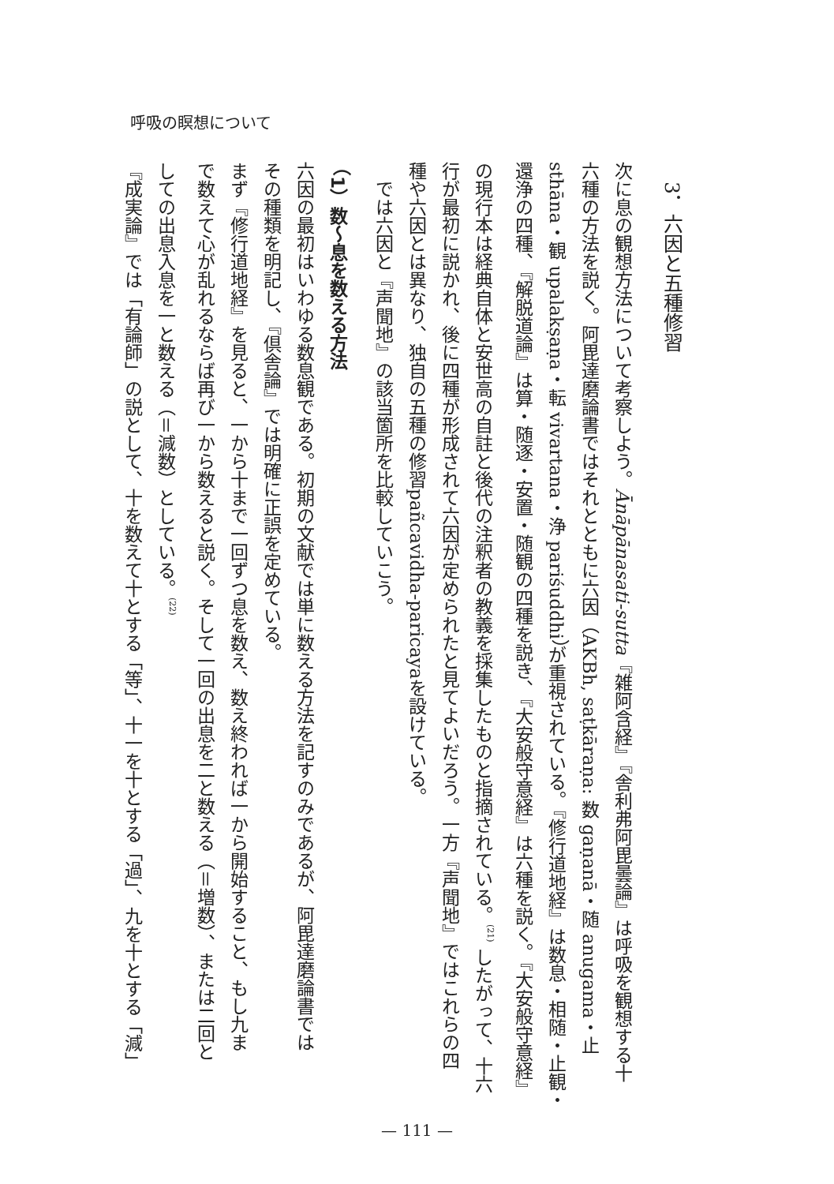呼吸の瞑想について
3．六因と五種修習
次に息の観想方法について考察しよう。Ānāpānasati-sutta『雑阿含経』『舎利弗阿毘曇論』は呼吸を観想する十
六種の方法を説く。阿毘達磨論書ではそれとともに六因（AKBh, saṭkāraṇa: 数 gaṇanā・随 anugama・止
sthāna・観 upalakṣaṇa・転 vivartana・浄 pariśuddhi）が重視されている。『修行道地経』は数息・相随・止観・
還浄の四種、『解脱道論』は算・随逐・安置・随観の四種を説き、『大安般守意経』は六種を説く。『大安般守意経』
の現行本は経典自体と安世高の自註と後代の注釈者の教義を採集したものと指摘されている。<sup>(21)</sup> したがって、十六
行が最初に説かれ、後に四種が形成されて六因が定められたと見てよいだろう。一方『声聞地』ではこれらの四
種や六因とは異なり、独自の五種の修習pañcavidha-paricayaを設けている。
　では六因と『声聞地』の該当箇所を比較していこう。
（1）数～息を数える方法
六因の最初はいわゆる数息観である。初期の文献では単に数える方法を記すのみであるが、阿毘達磨論書では
その種類を明記し、『倶舎論』では明確に正誤を定めている。
まず『修行道地経』を見ると、一から十まで一回ずつ息を数え、数え終われば一から開始すること、もし九ま
で数えて心が乱れるならば再び一から数えると説く。そして一回の出息を二と数える（＝増数）、または二回と
しての出息入息を一と数える（＝減数）としている。<sup>(22)</sup>
『成実論』では「有論師」の説として、十を数えて十とする「等」、十一を十とする「過」、九を十とする「減」
— 111 —